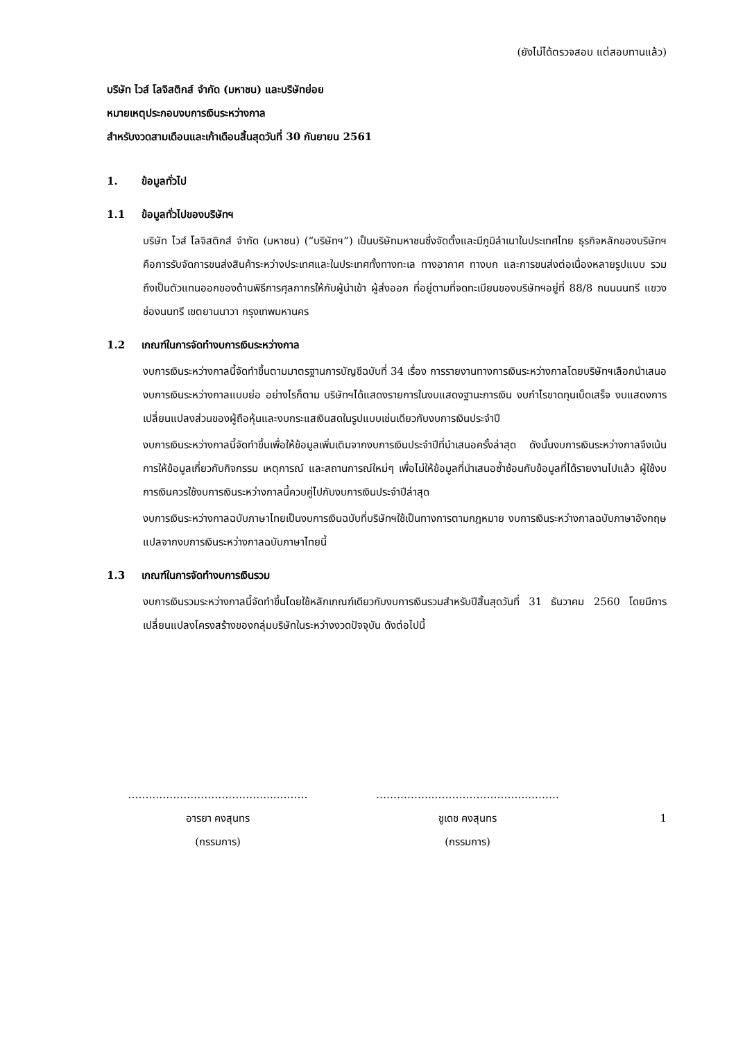(ยังไม่ได้ตรวจสอบ แต่สอบทานแล้ว)
บริษัท ไวส์ โลจิสติกส์ จำกัด (มหาชน) และบริษัทย่อย
หมายเหตุประกอบงบการเงินระหว่างกาล
สำหรับงวดสามเดือนและเก้าเดือนสิ้นสุดวันที่ 30 กันยายน 2561
1. ข้อมูลทั่วไป
1.1 ข้อมูลทั่วไปของบริษัทฯ
บริษัท ไวส์ โลจิสติกส์ จำกัด (มหาชน) (“บริษัทฯ”) เป็นบริษัทมหาชนซึ่งจัดตั้งและมีภูมิลำเนาในประเทศไทย ธุรกิจหลักของบริษัทฯคือการรับจัดการขนส่งสินค้าระหว่างประเทศและในประเทศทั้งทางทะเล ทางอากาศ ทางบก และการขนส่งต่อเนื่องหลายรูปแบบ รวมถึงเป็นตัวแทนออกของด้านพิธีการศุลกากรให้กับผู้นำเข้า ผู้ส่งออก ที่อยู่ตามที่จดทะเบียนของบริษัทฯอยู่ที่ 88/8 ถนนนนทรี แขวงช่องนนทรี เขตยานนาวา กรุงเทพมหานคร
1.2 เกณฑ์ในการจัดทำงบการเงินระหว่างกาล
งบการเงินระหว่างกาลนี้จัดทำขึ้นตามมาตรฐานการบัญชีฉบับที่ 34 เรื่อง การรายงานทางการเงินระหว่างกาลโดยบริษัทฯเลือกนำเสนองบการเงินระหว่างกาลแบบย่อ อย่างไรก็ตาม บริษัทฯได้แสดงรายการในงบแสดงฐานะการเงิน งบกำไรขาดทุนเบ็ดเสร็จ งบแสดงการเปลี่ยนแปลงส่วนของผู้ถือหุ้นและงบกระแสเงินสดในรูปแบบเช่นเดียวกับงบการเงินประจำปี
งบการเงินระหว่างกาลนี้จัดทำขึ้นเพื่อให้ข้อมูลเพิ่มเติมจากงบการเงินประจำปีที่นำเสนอครั้งล่าสุด ดังนั้นงบการเงินระหว่างกาลจึงเน้นการให้ข้อมูลเกี่ยวกับกิจกรรม เหตุการณ์ และสถานการณ์ใหม่ๆ เพื่อไม่ให้ข้อมูลที่นำเสนอซ้ำซ้อนกับข้อมูลที่ได้รายงานไปแล้ว ผู้ใช้งบการเงินควรใช้งบการเงินระหว่างกาลนี้ควบคู่ไปกับงบการเงินประจำปีล่าสุด
งบการเงินระหว่างกาลฉบับภาษาไทยเป็นงบการเงินฉบับที่บริษัทฯใช้เป็นทางการตามกฎหมาย งบการเงินระหว่างกาลฉบับภาษาอังกฤษแปลจากงบการเงินระหว่างกาลฉบับภาษาไทยนี้
1.3 เกณฑ์ในการจัดทำงบการเงินรวม
งบการเงินรวมระหว่างกาลนี้จัดทำขึ้นโดยใช้หลักเกณฑ์เดียวกับงบการเงินรวมสำหรับปีสิ้นสุดวันที่ 31 ธันวาคม 2560 โดยมีการเปลี่ยนแปลงโครงสร้างของกลุ่มบริษัทในระหว่างงวดปัจจุบัน ดังต่อไปนี้
…….……………………………...………
อารยา คงสุนทร
(กรรมการ)
……………..……………………...………
ชูเดช คงสุนทร
(กรรมการ)
1